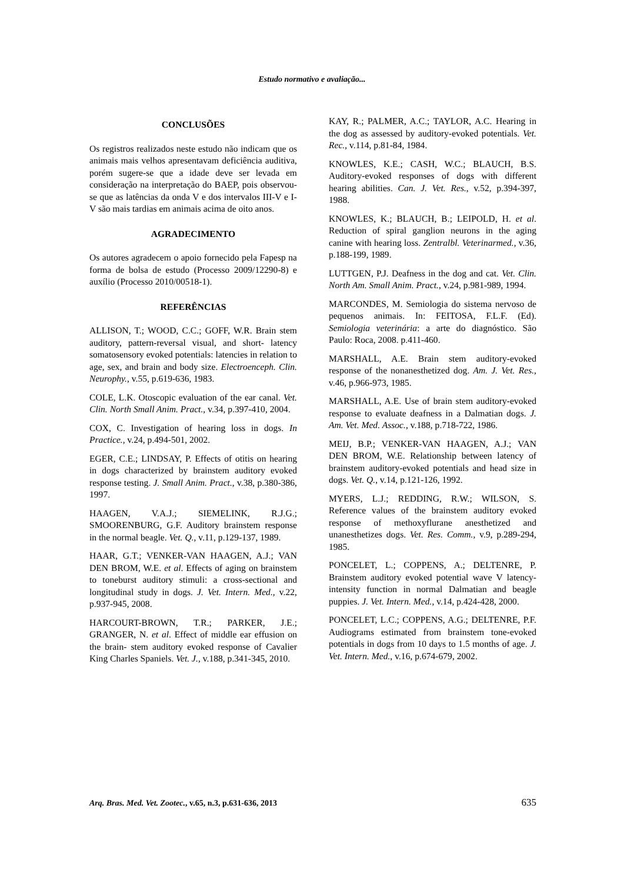Estudo normativo e avaliação...
CONCLUSÕES
Os registros realizados neste estudo não indicam que os animais mais velhos apresentavam deficiência auditiva, porém sugere-se que a idade deve ser levada em consideração na interpretação do BAEP, pois observou-se que as latências da onda V e dos intervalos III-V e I-V são mais tardias em animais acima de oito anos.
AGRADECIMENTO
Os autores agradecem o apoio fornecido pela Fapesp na forma de bolsa de estudo (Processo 2009/12290-8) e auxílio (Processo 2010/00518-1).
REFERÊNCIAS
ALLISON, T.; WOOD, C.C.; GOFF, W.R. Brain stem auditory, pattern-reversal visual, and short- latency somatosensory evoked potentials: latencies in relation to age, sex, and brain and body size. Electroenceph. Clin. Neurophy., v.55, p.619-636, 1983.
COLE, L.K. Otoscopic evaluation of the ear canal. Vet. Clin. North Small Anim. Pract., v.34, p.397-410, 2004.
COX, C. Investigation of hearing loss in dogs. In Practice., v.24, p.494-501, 2002.
EGER, C.E.; LINDSAY, P. Effects of otitis on hearing in dogs characterized by brainstem auditory evoked response testing. J. Small Anim. Pract., v.38, p.380-386, 1997.
HAAGEN, V.A.J.; SIEMELINK, R.J.G.; SMOORENBURG, G.F. Auditory brainstem response in the normal beagle. Vet. Q., v.11, p.129-137, 1989.
HAAR, G.T.; VENKER-VAN HAAGEN, A.J.; VAN DEN BROM, W.E. et al. Effects of aging on brainstem to toneburst auditory stimuli: a cross-sectional and longitudinal study in dogs. J. Vet. Intern. Med., v.22, p.937-945, 2008.
HARCOURT-BROWN, T.R.; PARKER, J.E.; GRANGER, N. et al. Effect of middle ear effusion on the brain- stem auditory evoked response of Cavalier King Charles Spaniels. Vet. J., v.188, p.341-345, 2010.
KAY, R.; PALMER, A.C.; TAYLOR, A.C. Hearing in the dog as assessed by auditory-evoked potentials. Vet. Rec., v.114, p.81-84, 1984.
KNOWLES, K.E.; CASH, W.C.; BLAUCH, B.S. Auditory-evoked responses of dogs with different hearing abilities. Can. J. Vet. Res., v.52, p.394-397, 1988.
KNOWLES, K.; BLAUCH, B.; LEIPOLD, H. et al. Reduction of spiral ganglion neurons in the aging canine with hearing loss. Zentralbl. Veterinarmed., v.36, p.188-199, 1989.
LUTTGEN, P.J. Deafness in the dog and cat. Vet. Clin. North Am. Small Anim. Pract., v.24, p.981-989, 1994.
MARCONDES, M. Semiologia do sistema nervoso de pequenos animais. In: FEITOSA, F.L.F. (Ed). Semiologia veterinária: a arte do diagnóstico. São Paulo: Roca, 2008. p.411-460.
MARSHALL, A.E. Brain stem auditory-evoked response of the nonanesthetized dog. Am. J. Vet. Res., v.46, p.966-973, 1985.
MARSHALL, A.E. Use of brain stem auditory-evoked response to evaluate deafness in a Dalmatian dogs. J. Am. Vet. Med. Assoc., v.188, p.718-722, 1986.
MEIJ, B.P.; VENKER-VAN HAAGEN, A.J.; VAN DEN BROM, W.E. Relationship between latency of brainstem auditory-evoked potentials and head size in dogs. Vet. Q., v.14, p.121-126, 1992.
MYERS, L.J.; REDDING, R.W.; WILSON, S. Reference values of the brainstem auditory evoked response of methoxyflurane anesthetized and unanesthetizes dogs. Vet. Res. Comm., v.9, p.289-294, 1985.
PONCELET, L.; COPPENS, A.; DELTENRE, P. Brainstem auditory evoked potential wave V latency-intensity function in normal Dalmatian and beagle puppies. J. Vet. Intern. Med., v.14, p.424-428, 2000.
PONCELET, L.C.; COPPENS, A.G.; DELTENRE, P.F. Audiograms estimated from brainstem tone-evoked potentials in dogs from 10 days to 1.5 months of age. J. Vet. Intern. Med., v.16, p.674-679, 2002.
Arq. Bras. Med. Vet. Zootec., v.65, n.3, p.631-636, 2013 635